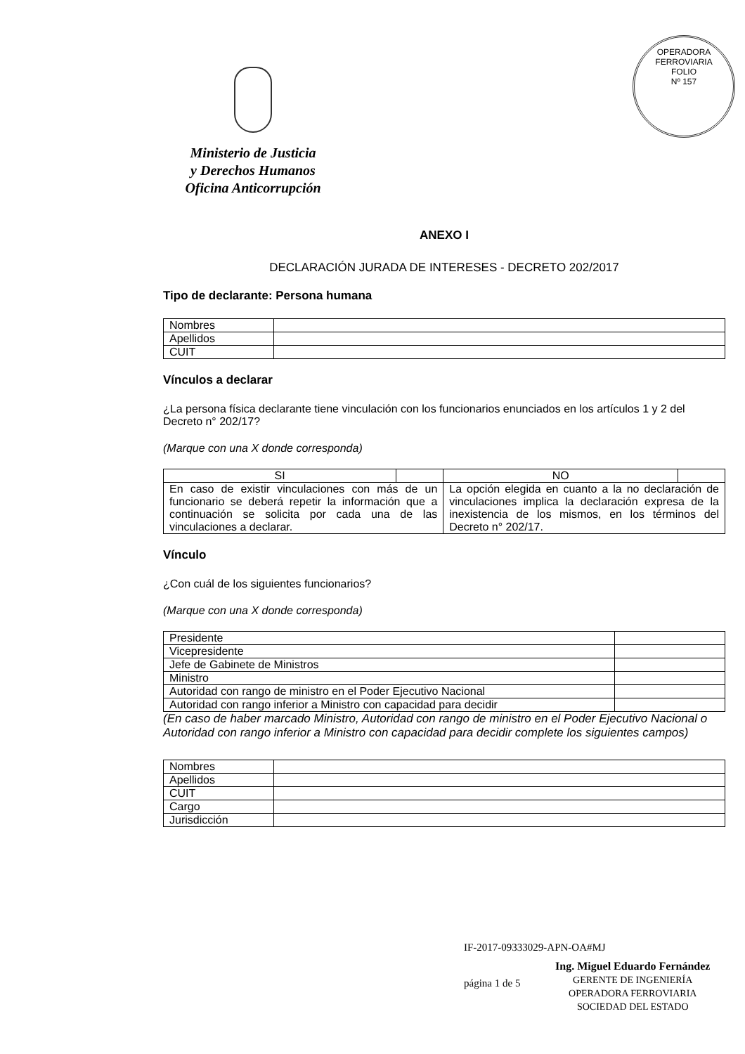OPERADORA FERROVIARIA
FOLIO
Nº 157
Ministerio de Justicia
y Derechos Humanos
Oficina Anticorrupción
ANEXO I
DECLARACIÓN JURADA DE INTERESES - DECRETO 202/2017
Tipo de declarante: Persona humana
| Nombres | |
| Apellidos | |
| CUIT | |
Vínculos a declarar
¿La persona física declarante tiene vinculación con los funcionarios enunciados en los artículos 1 y 2 del Decreto n° 202/17?
(Marque con una X donde corresponda)
| SI | | NO | |
| --- | --- | --- | --- |
| En caso de existir vinculaciones con más de un funcionario se deberá repetir la información que a continuación se solicita por cada una de las vinculaciones a declarar. | | La opción elegida en cuanto a la no declaración de vinculaciones implica la declaración expresa de la inexistencia de los mismos, en los términos del Decreto n° 202/17. | |
Vínculo
¿Con cuál de los siguientes funcionarios?
(Marque con una X donde corresponda)
| Presidente | |
| Vicepresidente | |
| Jefe de Gabinete de Ministros | |
| Ministro | |
| Autoridad con rango de ministro en el Poder Ejecutivo Nacional | |
| Autoridad con rango inferior a Ministro con capacidad para decidir | |
(En caso de haber marcado Ministro, Autoridad con rango de ministro en el Poder Ejecutivo Nacional o Autoridad con rango inferior a Ministro con capacidad para decidir complete los siguientes campos)
| Nombres | |
| Apellidos | |
| CUIT | |
| Cargo | |
| Jurisdicción | |
IF-2017-09333029-APN-OA#MJ
página 1 de 5
Ing. Miguel Eduardo Fernández
GERENTE DE INGENIERÍA
OPERADORA FERROVIARIA
SOCIEDAD DEL ESTADO